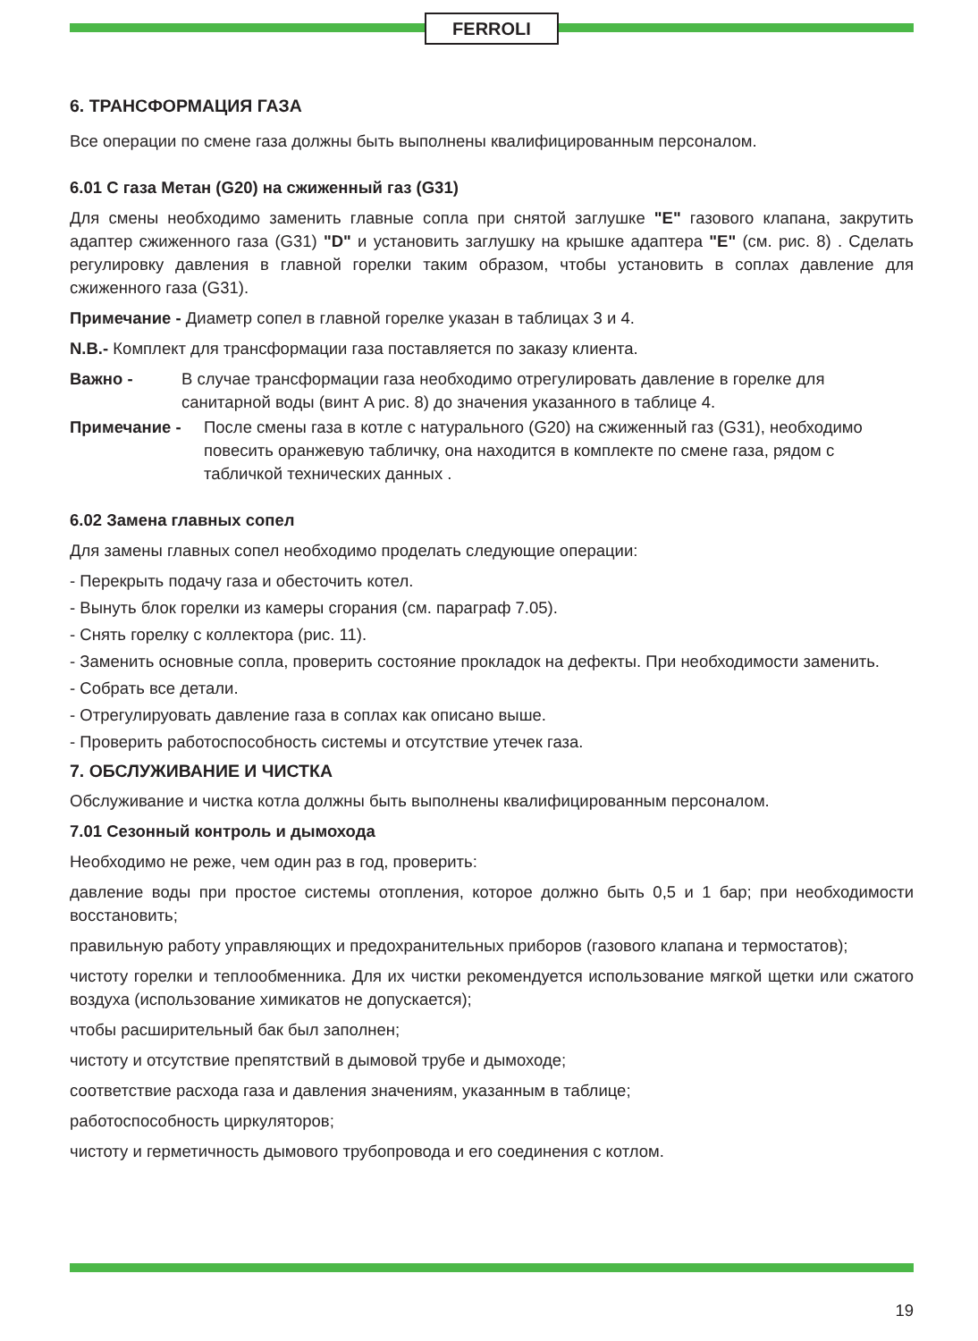FERROLI
6. ТРАНСФОРМАЦИЯ ГАЗА
Все операции по смене газа должны быть выполнены квалифицированным персоналом.
6.01 С газа Метан (G20) на сжиженный газ (G31)
Для смены необходимо заменить главные сопла при снятой заглушке "E" газового клапана, закрутить адаптер сжиженного газа (G31) "D" и установить заглушку на крышке адаптера "E" (см. рис. 8) . Сделать регулировку давления в главной горелки таким образом, чтобы установить в соплах давление для сжиженного газа (G31).
Примечание - Диаметр сопел в главной горелке указан в таблицах 3 и 4.
N.B.- Комплект для трансформации газа поставляется по заказу клиента.
Важно - В случае трансформации газа необходимо отрегулировать давление в горелке для санитарной воды (винт A рис. 8) до значения указанного в таблице 4.
Примечание - После смены газа в котле с натурального (G20) на сжиженный газ (G31), необходимо повесить оранжевую табличку, она находится в комплекте по смене газа, рядом с табличкой технических данных .
6.02 Замена главных сопел
Для замены главных сопел необходимо проделать следующие операции:
- Перекрыть подачу газа и обесточить котел.
- Вынуть блок горелки из камеры сгорания (см. параграф 7.05).
- Снять горелку с коллектора (рис. 11).
- Заменить основные сопла, проверить состояние прокладок на дефекты. При необходимости заменить.
- Собрать все детали.
- Отрегулируовать давление газа в соплах как описано выше.
- Проверить работоспособность системы и отсутствие утечек газа.
7. ОБСЛУЖИВАНИЕ И ЧИСТКА
Обслуживание и чистка котла должны быть выполнены квалифицированным персоналом.
7.01 Сезонный контроль и дымохода
Необходимо не реже, чем один раз в год, проверить:
давление воды при простое системы отопления, которое должно быть 0,5 и 1 бар; при необходимости восстановить;
правильную работу управляющих и предохранительных приборов (газового клапана и термостатов);
чистоту горелки и теплообменника. Для их чистки рекомендуется использование мягкой щетки или сжатого воздуха (использование химикатов не допускается);
чтобы расширительный бак был заполнен;
чистоту и отсутствие препятствий в дымовой трубе и дымоходе;
соответствие расхода газа и давления значениям, указанным в таблице;
работоспособность циркуляторов;
чистоту и герметичность дымового трубопровода и его соединения с котлом.
19